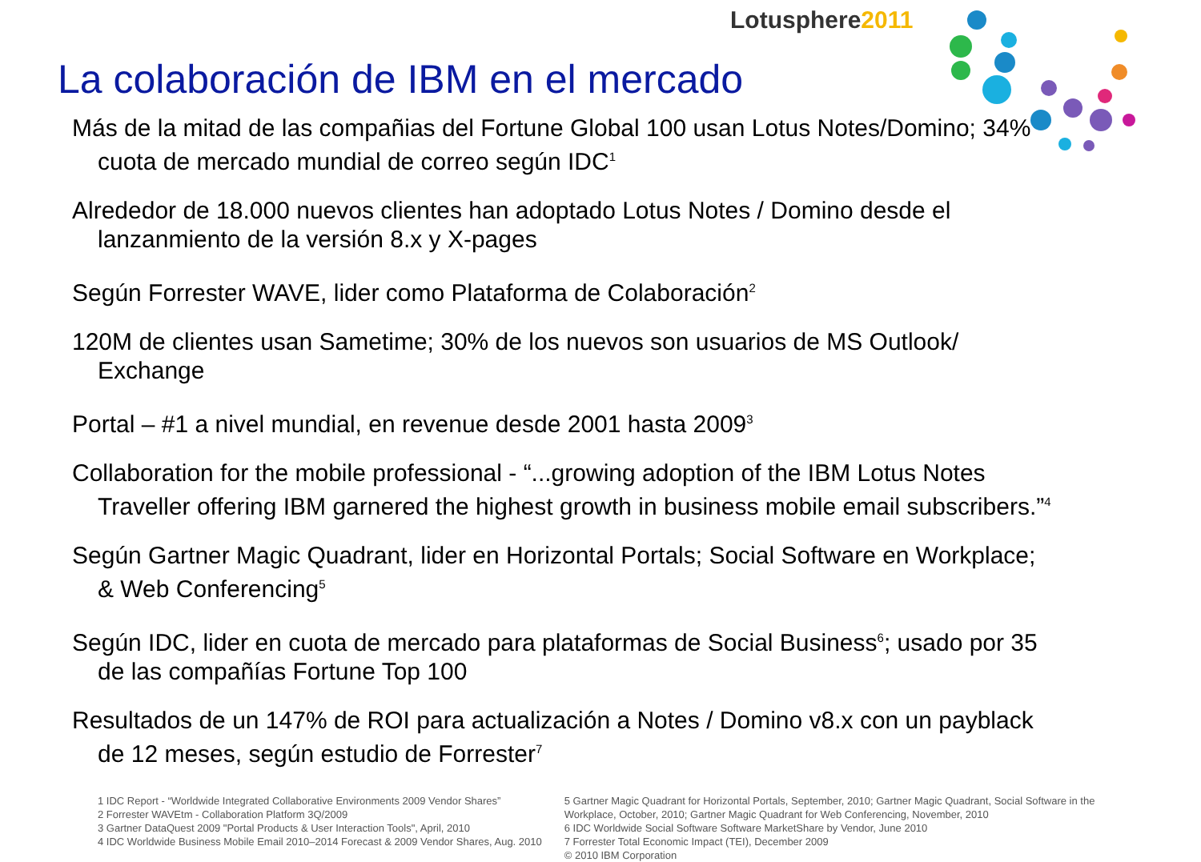Lotusphere2011
La colaboración de IBM en el mercado
Más de la mitad de las compañias del Fortune Global 100 usan Lotus Notes/Domino; 34% cuota de mercado mundial de correo según IDC<sup>1</sup>
Alrededor de 18.000 nuevos clientes han adoptado Lotus Notes / Domino desde el lanzanmiento de la versión 8.x y X-pages
Según Forrester WAVE, lider como Plataforma de Colaboración<sup>2</sup>
120M de clientes usan Sametime; 30% de los nuevos son usuarios de MS Outlook/ Exchange
Portal – #1 a nivel mundial, en revenue desde 2001 hasta 2009<sup>3</sup>
Collaboration for the mobile professional - “...growing adoption of the IBM Lotus Notes Traveller offering IBM garnered the highest growth in business mobile email subscribers.”<sup>4</sup>
Según Gartner Magic Quadrant, lider en Horizontal Portals; Social Software en Workplace; & Web Conferencing<sup>5</sup>
Según IDC, lider en cuota de mercado para plataformas de Social Business<sup>6</sup>; usado por 35 de las compañías Fortune Top 100
Resultados de un 147% de ROI para actualización a Notes / Domino v8.x con un payblack de 12 meses, según estudio de Forrester<sup>7</sup>
1 IDC Report - “Worldwide Integrated Collaborative Environments 2009 Vendor Shares”
2 Forrester WAVEtm - Collaboration Platform 3Q/2009
3 Gartner DataQuest 2009 "Portal Products & User Interaction Tools", April, 2010
4 IDC Worldwide Business Mobile Email 2010–2014 Forecast & 2009 Vendor Shares, Aug. 2010
5 Gartner Magic Quadrant for Horizontal Portals, September, 2010; Gartner Magic Quadrant, Social Software in the Workplace, October, 2010; Gartner Magic Quadrant for Web Conferencing, November, 2010
6 IDC Worldwide Social Software Software MarketShare by Vendor, June 2010
7 Forrester Total Economic Impact (TEI), December 2009
© 2010 IBM Corporation